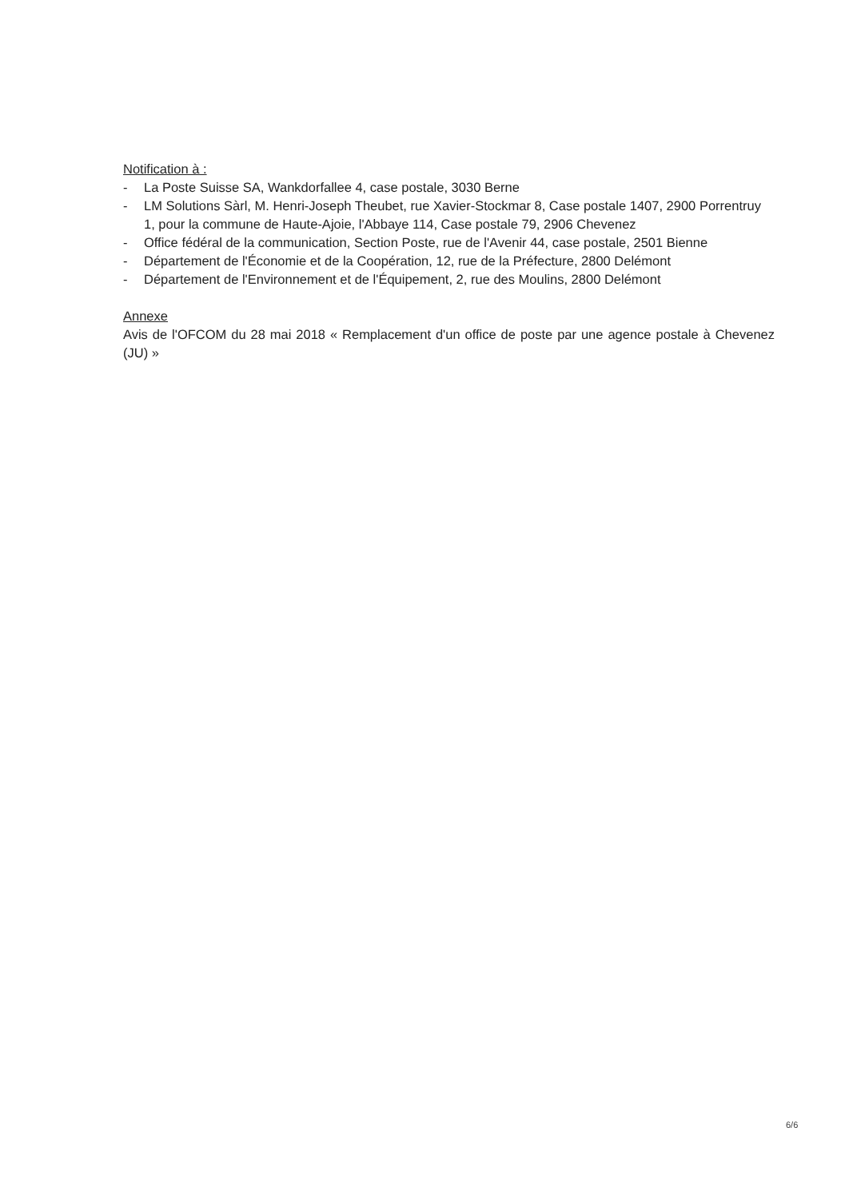Notification à :
- La Poste Suisse SA, Wankdorfallee 4, case postale, 3030 Berne
- LM Solutions Sàrl, M. Henri-Joseph Theubet, rue Xavier-Stockmar 8, Case postale 1407, 2900 Porrentruy 1, pour la commune de Haute-Ajoie, l'Abbaye 114, Case postale 79, 2906 Chevenez
- Office fédéral de la communication, Section Poste, rue de l'Avenir 44, case postale, 2501 Bienne
- Département de l'Économie et de la Coopération, 12, rue de la Préfecture, 2800 Delémont
- Département de l'Environnement et de l'Équipement, 2, rue des Moulins, 2800 Delémont
Annexe
Avis de l'OFCOM du 28 mai 2018 « Remplacement d'un office de poste par une agence postale à Chevenez (JU) »
6/6